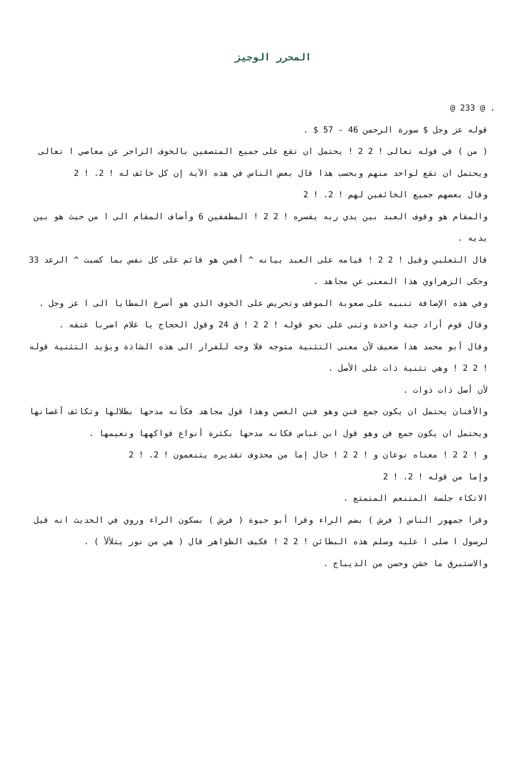المحرر الوجيز
. @ 233 @
قوله عز وجل $ سورة الرحمن 46 - 57 $ .
( من ) في قوله تعالى ! 2 2 ! يحتمل ان تقع على جميع المتصفين بالخوف الزاجر عن معاصي ا تعالى ويحتمل ان تقع لواحد منهم وبحسب هذا قال بعض الناس في هذه الآية إن كل خائف له ! 2. ! 2
وقال بعضهم جميع الخائفين لهم ! 2. ! 2
والمقام هو وقوف العبد بين يدي ربه يفسره ! 2 2 ! المطففين 6 وأضاف المقام الى ا من حيث هو بين يديه .
قال الثعلبي وقيل ! 2 2 ! قيامه على العبد بيانه ^ أفمن هو قائم على كل نفس بما كسبت ^ الرعد 33 وحكى الزهراوي هذا المعنى عن مجاهد .
وفي هذه الإضافة تنبيه على صعوبة الموقف وتحريض على الخوف الذي هو أسرع المطايا الى ا عز وجل .
وقال قوم أراد جنة واحدة وثنى على نحو قوله ! 2 2 ! ق 24 وقول الحجاج يا غلام اضربا عنقه .
وقال أبو محمد هذا ضعيف لأن معنى التثنية متوجه فلا وجه للفرار الى هذه الشاذة ويؤيد التثنية قوله ! 2 2 ! وهي تثنية ذات على الأصل .
لأن أصل ذات ذوات .
والأفنان يحتمل ان يكون جمع فنن وهو فنن الغصن وهذا قول مجاهد فكأنه مدحها بظلالها وتكاثف أغصانها ويحتمل ان يكون جمع فن وهو قول ابن عباس فكانه مدحها بكثرة أنواع فواكهها ونعيمها .
و ! 2 2 ! معناه نوعان و ! 2 2 ! حال إما من محذوف تقديره يتنعمون ! 2. ! 2
وإما من قوله ! 2. ! 2
الاتكاء جلسة المتنعم المتمتع .
وقرا جمهور الناس ( فرش ) بضم الراء وقرا أبو حيوة ( فرش ) بسكون الراء وروي في الحديث انه قيل لرسول ا صلى ا عليه وسلم هذه البطائن ! 2 2 ! فكيف الظواهر قال ( هي من نور يتلألأ ) .
والاستبرق ما خشن وحسن من الديباج .